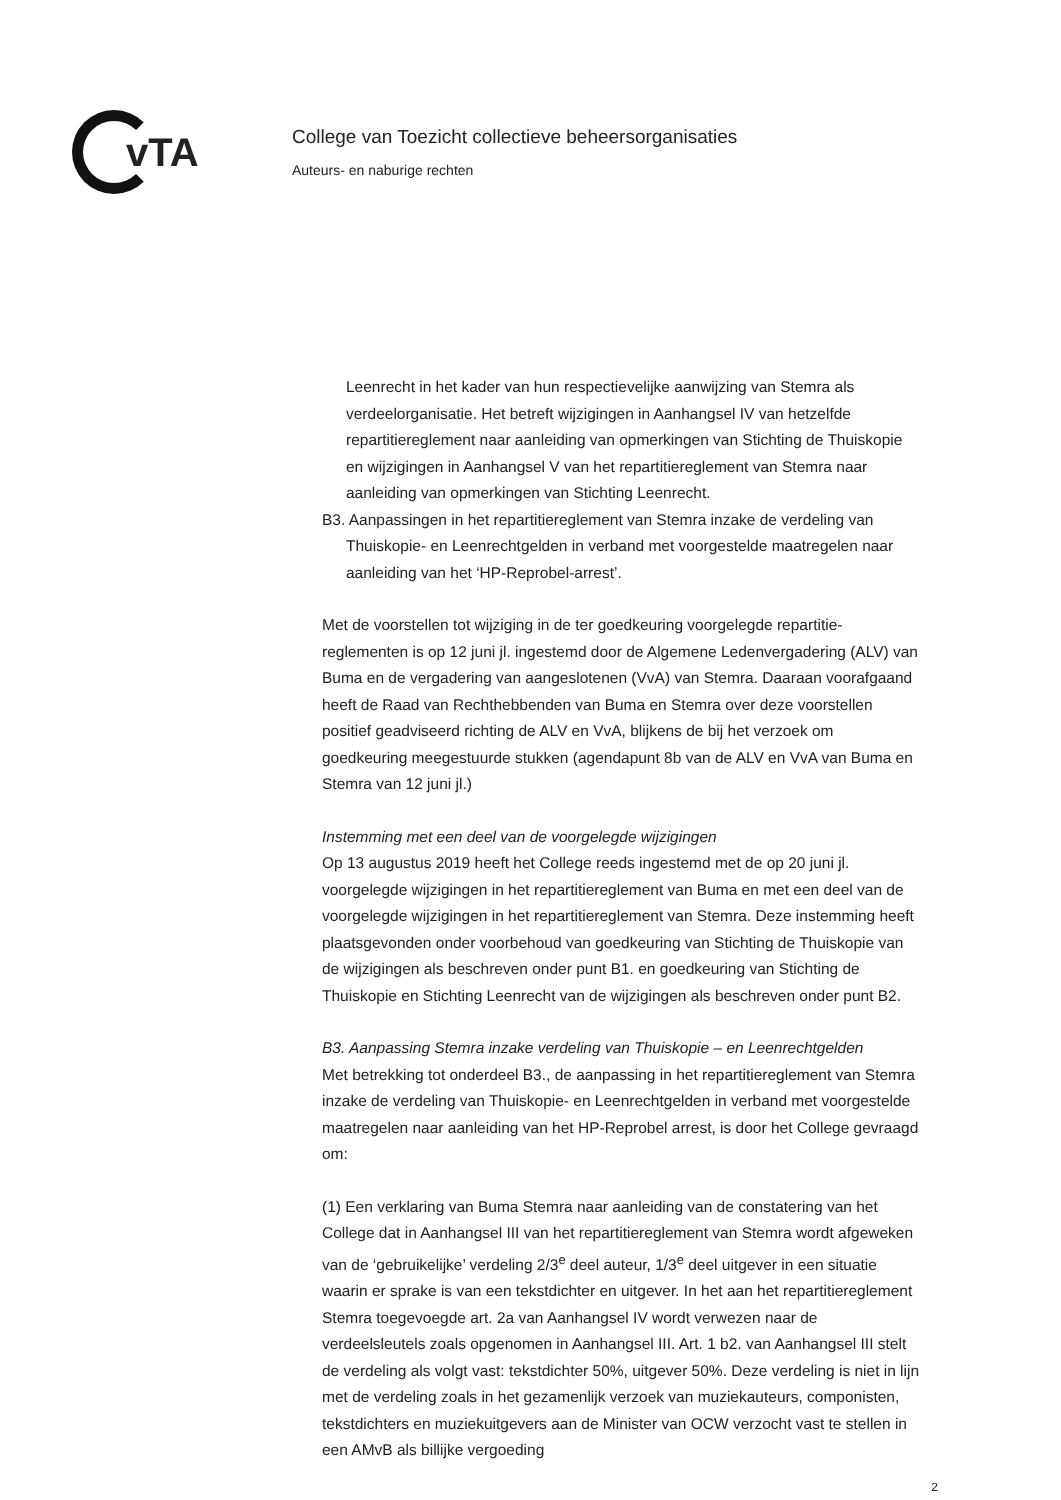vTA
College van Toezicht collectieve beheersorganisaties
Auteurs- en naburige rechten
Leenrecht in het kader van hun respectievelijke aanwijzing van Stemra als verdeelorganisatie. Het betreft wijzigingen in Aanhangsel IV van hetzelfde repartitiereglement naar aanleiding van opmerkingen van Stichting de Thuiskopie en wijzigingen in Aanhangsel V van het repartitiereglement van Stemra naar aanleiding van opmerkingen van Stichting Leenrecht.
B3. Aanpassingen in het repartitiereglement van Stemra inzake de verdeling van Thuiskopie- en Leenrechtgelden in verband met voorgestelde maatregelen naar aanleiding van het ‘HP-Reprobel-arrest’.
Met de voorstellen tot wijziging in de ter goedkeuring voorgelegde repartitie-reglementen is op 12 juni jl. ingestemd door de Algemene Ledenvergadering (ALV) van Buma en de vergadering van aangeslotenen (VvA) van Stemra. Daaraan voorafgaand heeft de Raad van Rechthebbenden van Buma en Stemra over deze voorstellen positief geadviseerd richting de ALV en VvA, blijkens de bij het verzoek om goedkeuring meegestuurde stukken (agendapunt 8b van de ALV en VvA van Buma en Stemra van 12 juni jl.)
Instemming met een deel van de voorgelegde wijzigingen
Op 13 augustus 2019 heeft het College reeds ingestemd met de op 20 juni jl. voorgelegde wijzigingen in het repartitiereglement van Buma en met een deel van de voorgelegde wijzigingen in het repartitiereglement van Stemra. Deze instemming heeft plaatsgevonden onder voorbehoud van goedkeuring van Stichting de Thuiskopie van de wijzigingen als beschreven onder punt B1. en goedkeuring van Stichting de Thuiskopie en Stichting Leenrecht van de wijzigingen als beschreven onder punt B2.
B3. Aanpassing Stemra inzake verdeling van Thuiskopie – en Leenrechtgelden
Met betrekking tot onderdeel B3., de aanpassing in het repartitiereglement van Stemra inzake de verdeling van Thuiskopie- en Leenrechtgelden in verband met voorgestelde maatregelen naar aanleiding van het HP-Reprobel arrest, is door het College gevraagd om:
(1) Een verklaring van Buma Stemra naar aanleiding van de constatering van het College dat in Aanhangsel III van het repartitiereglement van Stemra wordt afgeweken van de ‘gebruikelijke’ verdeling 2/3<sup>e</sup> deel auteur, 1/3<sup>e</sup> deel uitgever in een situatie waarin er sprake is van een tekstdichter en uitgever. In het aan het repartitiereglement Stemra toegevoegde art. 2a van Aanhangsel IV wordt verwezen naar de verdeelsleutels zoals opgenomen in Aanhangsel III. Art. 1 b2. van Aanhangsel III stelt de verdeling als volgt vast: tekstdichter 50%, uitgever 50%. Deze verdeling is niet in lijn met de verdeling zoals in het gezamenlijk verzoek van muziekauteurs, componisten, tekstdichters en muziekuitgevers aan de Minister van OCW verzocht vast te stellen in een AMvB als billijke vergoeding
2